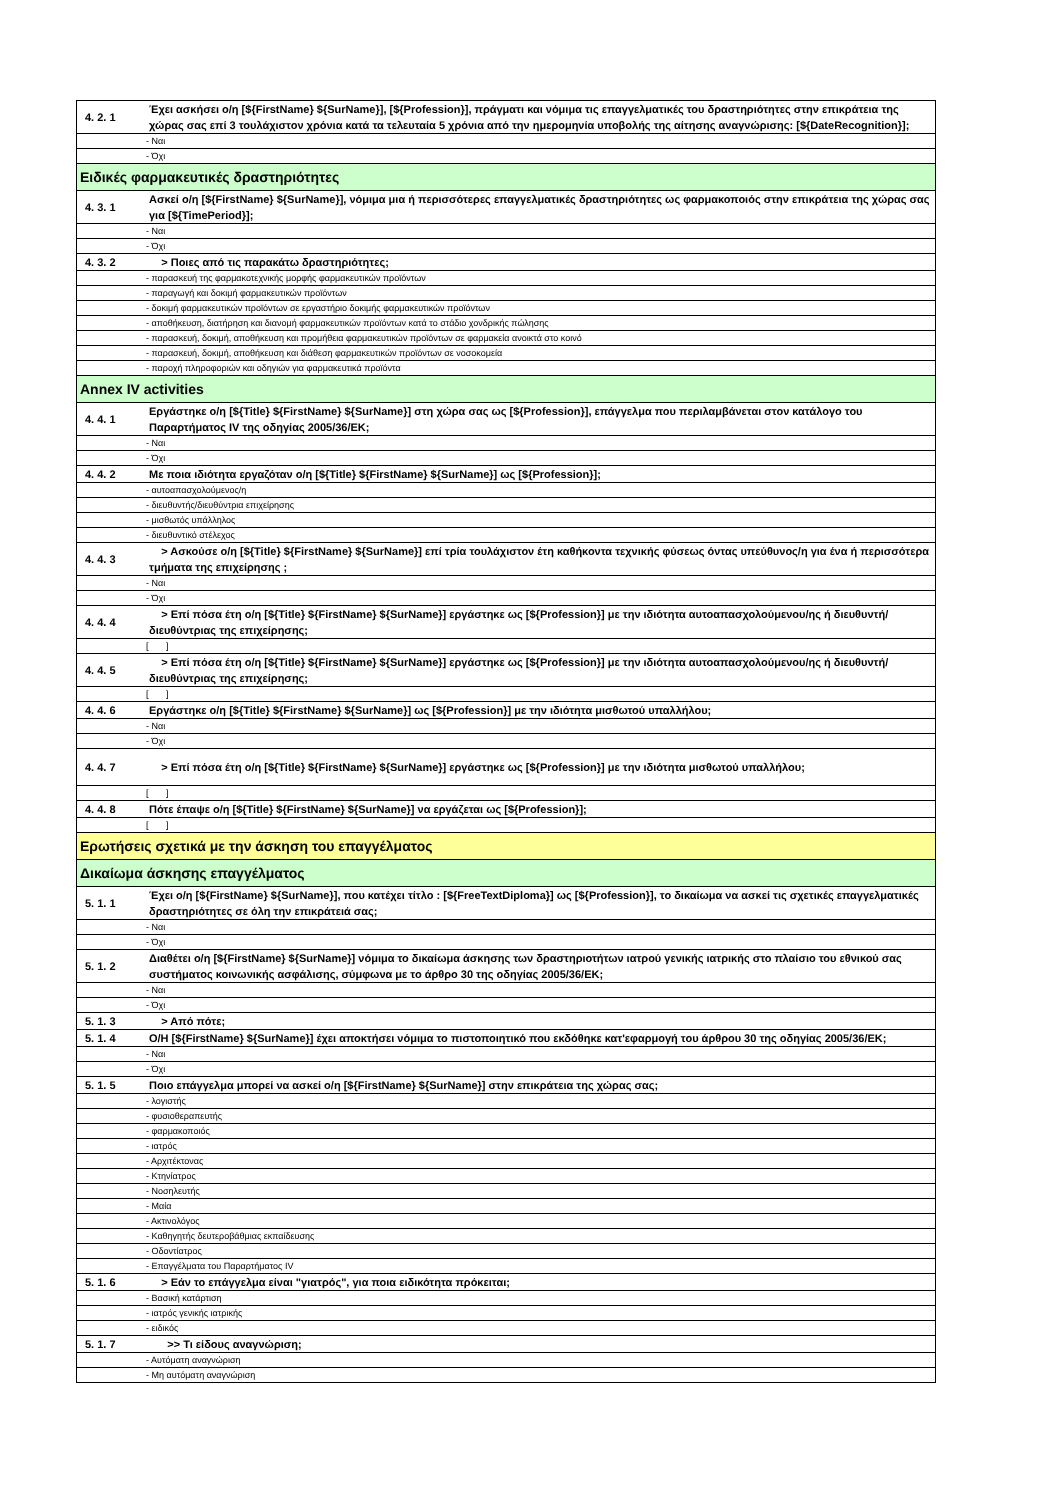| 4. 2. 1 | Έχει ασκήσει ο/η [${FirstName} ${SurName}], [${Profession}], πράγματι και νόμιμα τις επαγγελματικές του δραστηριότητες στην επικράτεια της χώρας σας επί 3 τουλάχιστον χρόνια κατά τα τελευταία 5 χρόνια από την ημερομηνία υποβολής της αίτησης αναγνώρισης: [${DateRecognition}]; |
| | - Ναι |
| | - Όχι |
| Ειδικές φαρμακευτικές δραστηριότητες | |
| 4. 3. 1 | Ασκεί ο/η [${FirstName} ${SurName}], νόμιμα μια ή περισσότερες επαγγελματικές δραστηριότητες ως φαρμακοποιός στην επικράτεια της χώρας σας για [${TimePeriod}]; |
| | - Ναι |
| | - Όχι |
| 4. 3. 2 | > Ποιες από τις παρακάτω δραστηριότητες; |
| | - παρασκευή της φαρμακοτεχνικής μορφής φαρμακευτικών προϊόντων |
| | - παραγωγή και δοκιμή φαρμακευτικών προϊόντων |
| | - δοκιμή φαρμακευτικών προϊόντων σε εργαστήριο δοκιμής φαρμακευτικών προϊόντων |
| | - αποθήκευση, διατήρηση και διανομή φαρμακευτικών προϊόντων κατά το στάδιο χονδρικής πώλησης |
| | - παρασκευή, δοκιμή, αποθήκευση και προμήθεια φαρμακευτικών προϊόντων σε φαρμακεία ανοικτά στο κοινό |
| | - παρασκευή, δοκιμή, αποθήκευση και διάθεση φαρμακευτικών προϊόντων σε νοσοκομεία |
| | - παροχή πληροφοριών και οδηγιών για φαρμακευτικά προϊόντα |
| Annex IV activities | |
| 4. 4. 1 | Εργάστηκε ο/η [${Title} ${FirstName} ${SurName}] στη χώρα σας ως [${Profession}], επάγγελμα που περιλαμβάνεται στον κατάλογο του Παραρτήματος IV της οδηγίας 2005/36/ΕΚ; |
| | - Ναι |
| | - Όχι |
| 4. 4. 2 | Με ποια ιδιότητα εργαζόταν ο/η [${Title} ${FirstName} ${SurName}] ως [${Profession}]; |
| | - αυτοαπασχολούμενος/η |
| | - διευθυντής/διευθύντρια επιχείρησης |
| | - μισθωτός υπάλληλος |
| | - διευθυντικό στέλεχος |
| 4. 4. 3 | > Ασκούσε ο/η [${Title} ${FirstName} ${SurName}] επί τρία τουλάχιστον έτη καθήκοντα τεχνικής φύσεως όντας υπεύθυνος/η για ένα ή περισσότερα τμήματα της επιχείρησης ; |
| | - Ναι |
| | - Όχι |
| 4. 4. 4 | > Επί πόσα έτη ο/η [${Title} ${FirstName} ${SurName}] εργάστηκε ως [${Profession}] με την ιδιότητα αυτοαπασχολούμενου/ης ή διευθυντή/ διευθύντριας της επιχείρησης; |
| | [ ] |
| 4. 4. 5 | > Επί πόσα έτη ο/η [${Title} ${FirstName} ${SurName}] εργάστηκε ως [${Profession}] με την ιδιότητα αυτοαπασχολούμενου/ης ή διευθυντή/ διευθύντριας της επιχείρησης; |
| | [ ] |
| 4. 4. 6 | Εργάστηκε ο/η [${Title} ${FirstName} ${SurName}] ως [${Profession}] με την ιδιότητα μισθωτού υπαλλήλου; |
| | - Ναι |
| | - Όχι |
| 4. 4. 7 | > Επί πόσα έτη ο/η [${Title} ${FirstName} ${SurName}] εργάστηκε ως [${Profession}] με την ιδιότητα μισθωτού υπαλλήλου; |
| | [ ] |
| 4. 4. 8 | Πότε έπαψε ο/η [${Title} ${FirstName} ${SurName}] να εργάζεται ως [${Profession}]; |
| | [ ] |
| Ερωτήσεις σχετικά με την άσκηση του επαγγέλματος | |
| Δικαίωμα άσκησης επαγγέλματος | |
| 5. 1. 1 | Έχει ο/η [${FirstName} ${SurName}], που κατέχει τίτλο : [${FreeTextDiploma}] ως [${Profession}], το δικαίωμα να ασκεί τις σχετικές επαγγελματικές δραστηριότητες σε όλη την επικράτειά σας; |
| | - Ναι |
| | - Όχι |
| 5. 1. 2 | Διαθέτει ο/η [${FirstName} ${SurName}] νόμιμα το δικαίωμα άσκησης των δραστηριοτήτων ιατρού γενικής ιατρικής στο πλαίσιο του εθνικού σας συστήματος κοινωνικής ασφάλισης, σύμφωνα με το άρθρο 30 της οδηγίας 2005/36/ΕΚ; |
| | - Ναι |
| | - Όχι |
| 5. 1. 3 | > Από πότε; |
| 5. 1. 4 | Ο/Η [${FirstName} ${SurName}] έχει αποκτήσει νόμιμα το πιστοποιητικό που εκδόθηκε κατ'εφαρμογή του άρθρου 30 της οδηγίας 2005/36/ΕΚ; |
| | - Ναι |
| | - Όχι |
| 5. 1. 5 | Ποιο επάγγελμα μπορεί να ασκεί ο/η [${FirstName} ${SurName}] στην επικράτεια της χώρας σας; |
| | - λογιστής |
| | - φυσιοθεραπευτής |
| | - φαρμακοποιός |
| | - ιατρός |
| | - Αρχιτέκτονας |
| | - Κτηνίατρος |
| | - Νοσηλευτής |
| | - Μαία |
| | - Ακτινολόγος |
| | - Καθηγητής δευτεροβάθμιας εκπαίδευσης |
| | - Οδοντίατρος |
| | - Επαγγέλματα του Παραρτήματος IV |
| 5. 1. 6 | > Εάν το επάγγελμα είναι "γιατρός", για ποια ειδικότητα πρόκειται; |
| | - Βασική κατάρτιση |
| | - ιατρός γενικής ιατρικής |
| | - ειδικός |
| 5. 1. 7 | >> Τι είδους αναγνώριση; |
| | - Αυτόματη αναγνώριση |
| | - Μη αυτόματη αναγνώριση |